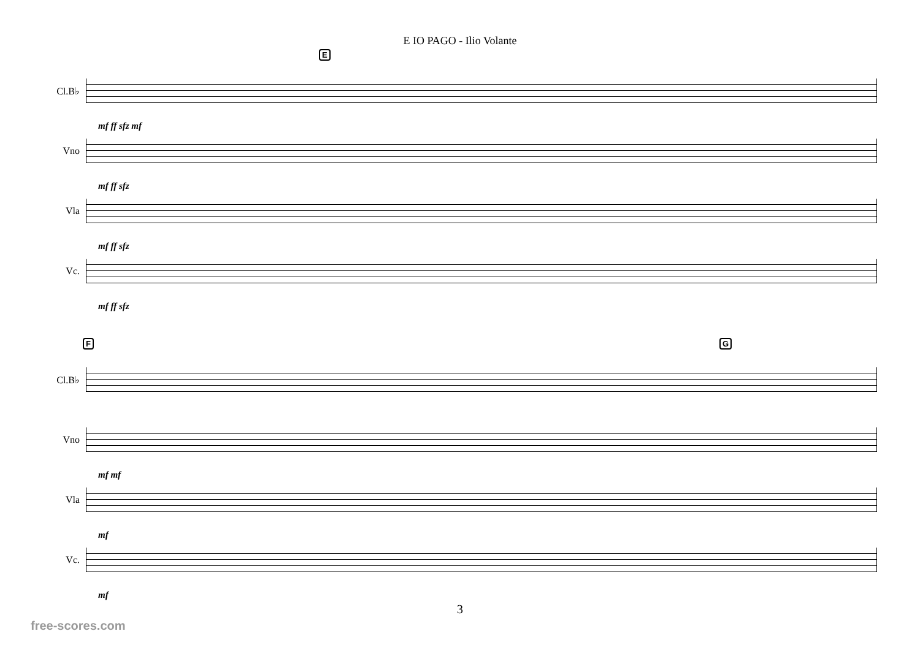E IO PAGO - Ilio Volante
E
Cl.B♭
mf ff sfz mf
Vno
mf ff sfz
Vla
mf ff sfz
Vc.
mf ff sfz
F G
Cl.B♭
Vno
mf mf
Vla
mf
Vc.
mf
3
free-scores.com